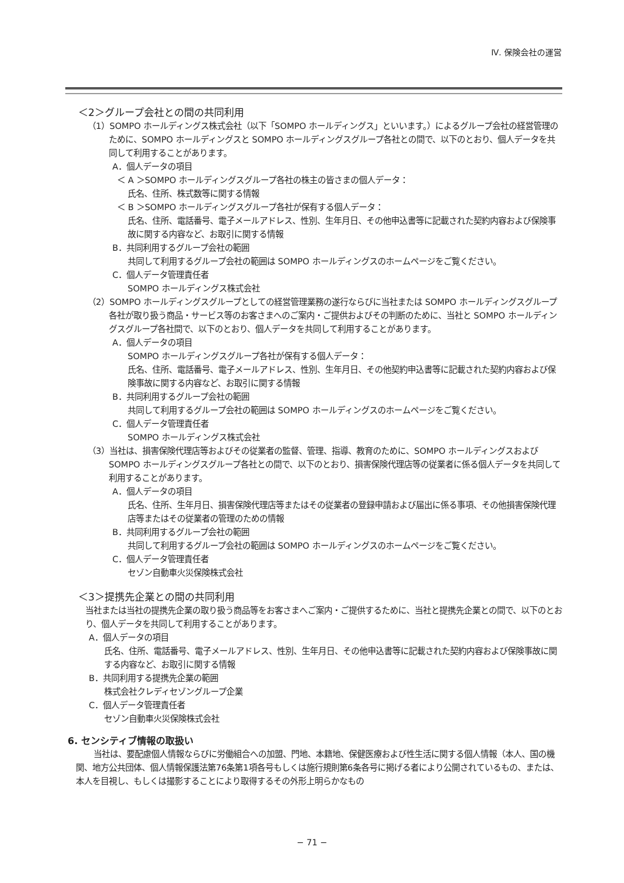Ⅳ. 保険会社の運営
＜2＞グループ会社との間の共同利用
（1）SOMPO ホールディングス株式会社（以下「SOMPO ホールディングス」といいます。）によるグループ会社の経営管理のために、SOMPO ホールディングスと SOMPO ホールディングスグループ各社との間で、以下のとおり、個人データを共同して利用することがあります。
A．個人データの項目
＜ A ＞SOMPO ホールディングスグループ各社の株主の皆さまの個人データ：
氏名、住所、株式数等に関する情報
＜ B ＞SOMPO ホールディングスグループ各社が保有する個人データ：
氏名、住所、電話番号、電子メールアドレス、性別、生年月日、その他申込書等に記載された契約内容および保険事故に関する内容など、お取引に関する情報
B．共同利用するグループ会社の範囲
共同して利用するグループ会社の範囲は SOMPO ホールディングスのホームページをご覧ください。
C．個人データ管理責任者
SOMPO ホールディングス株式会社
（2）SOMPO ホールディングスグループとしての経営管理業務の遂行ならびに当社または SOMPO ホールディングスグループ各社が取り扱う商品・サービス等のお客さまへのご案内・ご提供およびその判断のために、当社と SOMPO ホールディングスグループ各社間で、以下のとおり、個人データを共同して利用することがあります。
A．個人データの項目
SOMPO ホールディングスグループ各社が保有する個人データ：
氏名、住所、電話番号、電子メールアドレス、性別、生年月日、その他契約申込書等に記載された契約内容および保険事故に関する内容など、お取引に関する情報
B．共同利用するグループ会社の範囲
共同して利用するグループ会社の範囲は SOMPO ホールディングスのホームページをご覧ください。
C．個人データ管理責任者
SOMPO ホールディングス株式会社
（3）当社は、損害保険代理店等およびその従業者の監督、管理、指導、教育のために、SOMPO ホールディングスおよび SOMPO ホールディングスグループ各社との間で、以下のとおり、損害保険代理店等の従業者に係る個人データを共同して利用することがあります。
A．個人データの項目
氏名、住所、生年月日、損害保険代理店等またはその従業者の登録申請および届出に係る事項、その他損害保険代理店等またはその従業者の管理のための情報
B．共同利用するグループ会社の範囲
共同して利用するグループ会社の範囲は SOMPO ホールディングスのホームページをご覧ください。
C．個人データ管理責任者
セゾン自動車火災保険株式会社
＜3＞提携先企業との間の共同利用
当社または当社の提携先企業の取り扱う商品等をお客さまへご案内・ご提供するために、当社と提携先企業との間で、以下のとおり、個人データを共同して利用することがあります。
A．個人データの項目
氏名、住所、電話番号、電子メールアドレス、性別、生年月日、その他申込書等に記載された契約内容および保険事故に関する内容など、お取引に関する情報
B．共同利用する提携先企業の範囲
株式会社クレディセゾングループ企業
C．個人データ管理責任者
セゾン自動車火災保険株式会社
6. センシティブ情報の取扱い
当社は、要配慮個人情報ならびに労働組合への加盟、門地、本籍地、保健医療および性生活に関する個人情報（本人、国の機関、地方公共団体、個人情報保護法第76条第1項各号もしくは施行規則第6条各号に掲げる者により公開されているもの、または、本人を目視し、もしくは撮影することにより取得するその外形上明らかなもの
− 71 −